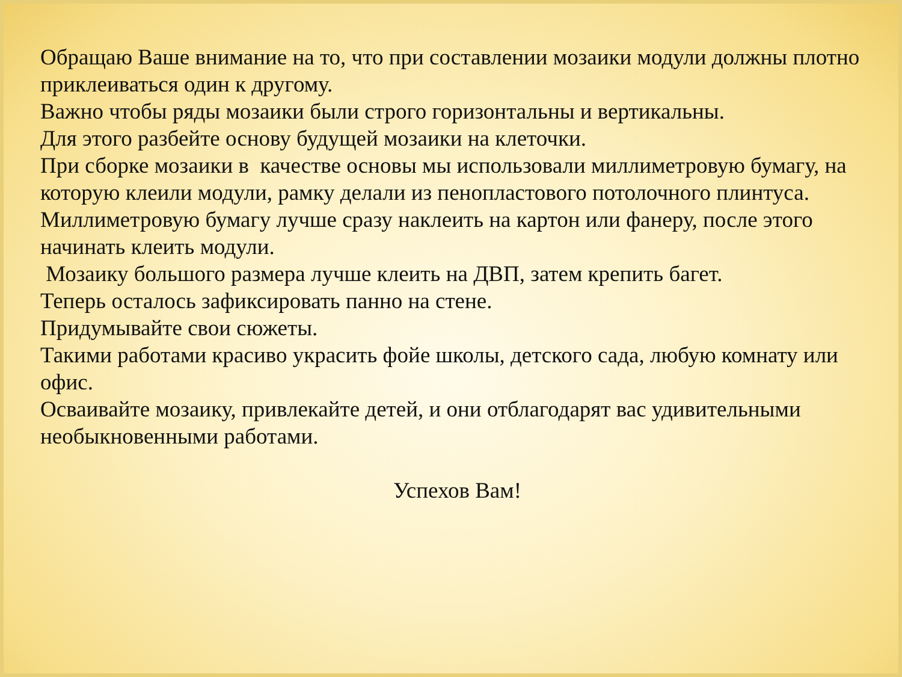Обращаю Ваше внимание на то, что при составлении мозаики модули должны плотно приклеиваться один к другому.
Важно чтобы ряды мозаики были строго горизонтальны и вертикальны.
Для этого разбейте основу будущей мозаики на клеточки.
При сборке мозаики в качестве основы мы использовали миллиметровую бумагу, на которую клеили модули, рамку делали из пенопластового потолочного плинтуса.
Миллиметровую бумагу лучше сразу наклеить на картон или фанеру, после этого начинать клеить модули.
Мозаику большого размера лучше клеить на ДВП, затем крепить багет.
Теперь осталось зафиксировать панно на стене.
Придумывайте свои сюжеты.
Такими работами красиво украсить фойе школы, детского сада, любую комнату или офис.
Осваивайте мозаику, привлекайте детей, и они отблагодарят вас удивительными необыкновенными работами.
Успехов Вам!